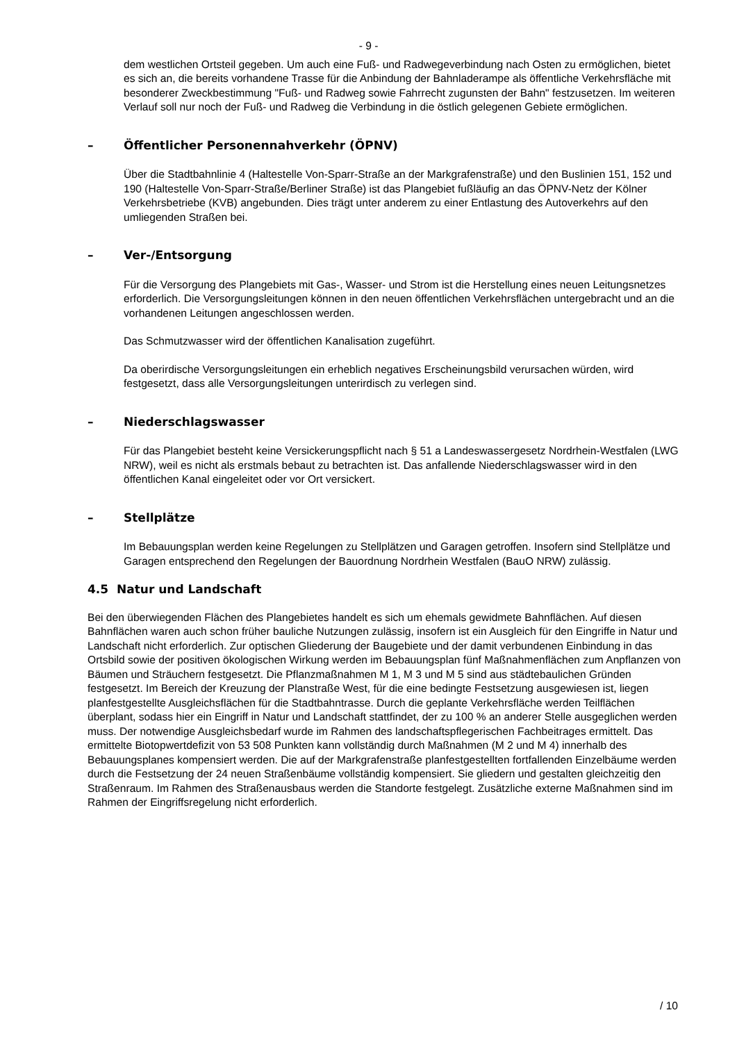- 9 -
dem westlichen Ortsteil gegeben. Um auch eine Fuß- und Radwegeverbindung nach Osten zu ermöglichen, bietet es sich an, die bereits vorhandene Trasse für die Anbindung der Bahnladerampe als öffentliche Verkehrsfläche mit besonderer Zweckbestimmung "Fuß- und Radweg sowie Fahrrecht zugunsten der Bahn" festzusetzen. Im weiteren Verlauf soll nur noch der Fuß- und Radweg die Verbindung in die östlich gelegenen Gebiete ermöglichen.
– Öffentlicher Personennahverkehr (ÖPNV)
Über die Stadtbahnlinie 4 (Haltestelle Von-Sparr-Straße an der Markgrafenstraße) und den Buslinien 151, 152 und 190 (Haltestelle Von-Sparr-Straße/Berliner Straße) ist das Plangebiet fußläufig an das ÖPNV-Netz der Kölner Verkehrsbetriebe (KVB) angebunden. Dies trägt unter anderem zu einer Entlastung des Autoverkehrs auf den umliegenden Straßen bei.
– Ver-/Entsorgung
Für die Versorgung des Plangebiets mit Gas-, Wasser- und Strom ist die Herstellung eines neuen Leitungsnetzes erforderlich. Die Versorgungsleitungen können in den neuen öffentlichen Verkehrsflächen untergebracht und an die vorhandenen Leitungen angeschlossen werden.
Das Schmutzwasser wird der öffentlichen Kanalisation zugeführt.
Da oberirdische Versorgungsleitungen ein erheblich negatives Erscheinungsbild verursachen würden, wird festgesetzt, dass alle Versorgungsleitungen unterirdisch zu verlegen sind.
– Niederschlagswasser
Für das Plangebiet besteht keine Versickerungspflicht nach § 51 a Landeswassergesetz Nordrhein-Westfalen (LWG NRW), weil es nicht als erstmals bebaut zu betrachten ist. Das anfallende Niederschlagswasser wird in den öffentlichen Kanal eingeleitet oder vor Ort versickert.
– Stellplätze
Im Bebauungsplan werden keine Regelungen zu Stellplätzen und Garagen getroffen. Insofern sind Stellplätze und Garagen entsprechend den Regelungen der Bauordnung Nordrhein Westfalen (BauO NRW) zulässig.
4.5 Natur und Landschaft
Bei den überwiegenden Flächen des Plangebietes handelt es sich um ehemals gewidmete Bahnflächen. Auf diesen Bahnflächen waren auch schon früher bauliche Nutzungen zulässig, insofern ist ein Ausgleich für den Eingriffe in Natur und Landschaft nicht erforderlich. Zur optischen Gliederung der Baugebiete und der damit verbundenen Einbindung in das Ortsbild sowie der positiven ökologischen Wirkung werden im Bebauungsplan fünf Maßnahmenflächen zum Anpflanzen von Bäumen und Sträuchern festgesetzt. Die Pflanzmaßnahmen M 1, M 3 und M 5 sind aus städtebaulichen Gründen festgesetzt. Im Bereich der Kreuzung der Planstraße West, für die eine bedingte Festsetzung ausgewiesen ist, liegen planfestgestellte Ausgleichsflächen für die Stadtbahntrasse. Durch die geplante Verkehrsfläche werden Teilflächen überplant, sodass hier ein Eingriff in Natur und Landschaft stattfindet, der zu 100 % an anderer Stelle ausgeglichen werden muss. Der notwendige Ausgleichsbedarf wurde im Rahmen des landschaftspflegerischen Fachbeitrages ermittelt. Das ermittelte Biotopwertdefizit von 53 508 Punkten kann vollständig durch Maßnahmen (M 2 und M 4) innerhalb des Bebauungsplanes kompensiert werden. Die auf der Markgrafenstraße planfestgestellten fortfallenden Einzelbäume werden durch die Festsetzung der 24 neuen Straßenbäume vollständig kompensiert. Sie gliedern und gestalten gleichzeitig den Straßenraum. Im Rahmen des Straßenausbaus werden die Standorte festgelegt. Zusätzliche externe Maßnahmen sind im Rahmen der Eingriffsregelung nicht erforderlich.
/ 10